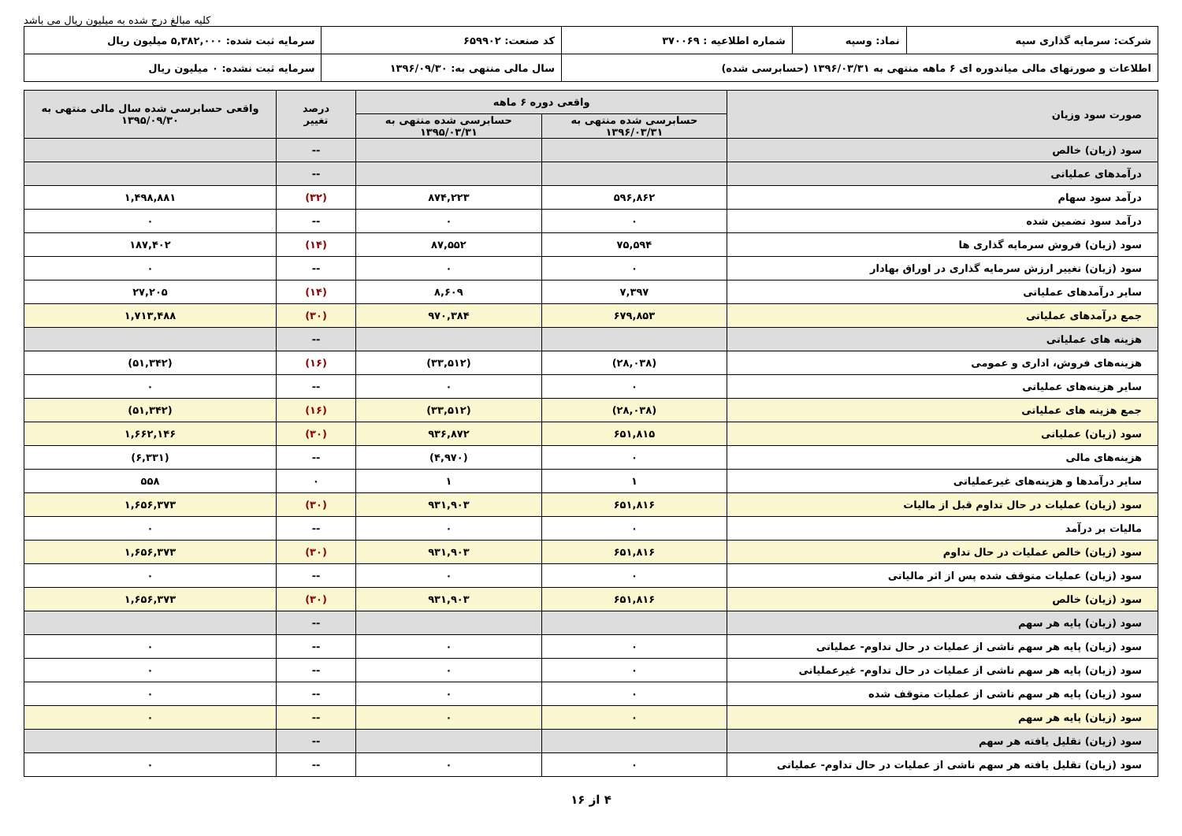کلیه مبالغ درج شده به میلیون ریال می باشد
| شرکت: سرمایه گذاری سپه | نماد: وسپه | شماره اطلاعیه : ۳۷۰۰۶۹ | کد صنعت: ۶۵۹۹۰۲ | سرمایه ثبت شده: ۵,۳۸۲,۰۰۰ میلیون ریال |
| اطلاعات و صورتهای مالی میاندوره ای ۶ ماهه منتهی به ۱۳۹۶/۰۳/۳۱ (حسابرسی شده) | | | سال مالی منتهی به: ۱۳۹۶/۰۹/۳۰ | سرمایه ثبت نشده: ۰ میلیون ریال |
| صورت سود وزیان | واقعی دوره ۶ ماهه | | درصد تغییر | واقعی حسابرسی شده سال مالی منتهی به ۱۳۹۵/۰۹/۳۰ |
| --- | --- | --- | --- | --- |
| | حسابرسی شده منتهی به ۱۳۹۶/۰۳/۳۱ | حسابرسی شده منتهی به ۱۳۹۵/۰۳/۳۱ | | |
| سود (زیان) خالص | | | -- | |
| درآمدهای عملیاتی | | | -- | |
| درآمد سود سهام | ۵۹۶,۸۶۲ | ۸۷۴,۲۲۳ | (۳۲) | ۱,۴۹۸,۸۸۱ |
| درآمد سود تضمین شده | ۰ | ۰ | -- | ۰ |
| سود (زیان) فروش سرمایه گذاری ها | ۷۵,۵۹۴ | ۸۷,۵۵۲ | (۱۴) | ۱۸۷,۴۰۲ |
| سود (زیان) تغییر ارزش سرمایه گذاری در اوراق بهادار | ۰ | ۰ | -- | ۰ |
| سایر درآمدهای عملیاتی | ۷,۳۹۷ | ۸,۶۰۹ | (۱۴) | ۲۷,۲۰۵ |
| جمع درآمدهای عملیاتی | ۶۷۹,۸۵۳ | ۹۷۰,۳۸۴ | (۳۰) | ۱,۷۱۳,۴۸۸ |
| هزینه های عملیاتی | | | -- | |
| هزینه‌های فروش، اداری و عمومی | (۲۸,۰۳۸) | (۳۳,۵۱۲) | (۱۶) | (۵۱,۳۴۲) |
| سایر هزینه‌های عملیاتی | ۰ | ۰ | -- | ۰ |
| جمع هزینه های عملیاتی | (۲۸,۰۳۸) | (۳۳,۵۱۲) | (۱۶) | (۵۱,۳۴۲) |
| سود (زیان) عملیاتی | ۶۵۱,۸۱۵ | ۹۳۶,۸۷۲ | (۳۰) | ۱,۶۶۲,۱۴۶ |
| هزینه‌های مالی | ۰ | (۴,۹۷۰) | -- | (۶,۳۳۱) |
| سایر درآمدها و هزینه‌های غیرعملیاتی | ۱ | ۱ | ۰ | ۵۵۸ |
| سود (زیان) عملیات در حال تداوم قبل از مالیات | ۶۵۱,۸۱۶ | ۹۳۱,۹۰۳ | (۳۰) | ۱,۶۵۶,۳۷۳ |
| مالیات بر درآمد | ۰ | ۰ | -- | ۰ |
| سود (زیان) خالص عملیات در حال تداوم | ۶۵۱,۸۱۶ | ۹۳۱,۹۰۳ | (۳۰) | ۱,۶۵۶,۳۷۳ |
| سود (زیان) عملیات متوقف شده پس از اثر مالیاتی | ۰ | ۰ | -- | ۰ |
| سود (زیان) خالص | ۶۵۱,۸۱۶ | ۹۳۱,۹۰۳ | (۳۰) | ۱,۶۵۶,۳۷۳ |
| سود (زیان) پایه هر سهم | | | -- | |
| سود (زیان) پایه هر سهم ناشی از عملیات در حال تداوم- عملیاتی | ۰ | ۰ | -- | ۰ |
| سود (زیان) پایه هر سهم ناشی از عملیات در حال تداوم- غیرعملیاتی | ۰ | ۰ | -- | ۰ |
| سود (زیان) پایه هر سهم ناشی از عملیات متوقف شده | ۰ | ۰ | -- | ۰ |
| سود (زیان) پایه هر سهم | ۰ | ۰ | -- | ۰ |
| سود (زیان) تقلیل یافته هر سهم | | | -- | |
| سود (زیان) تقلیل یافته هر سهم ناشی از عملیات در حال تداوم- عملیاتی | ۰ | ۰ | -- | ۰ |
۴ از ۱۶